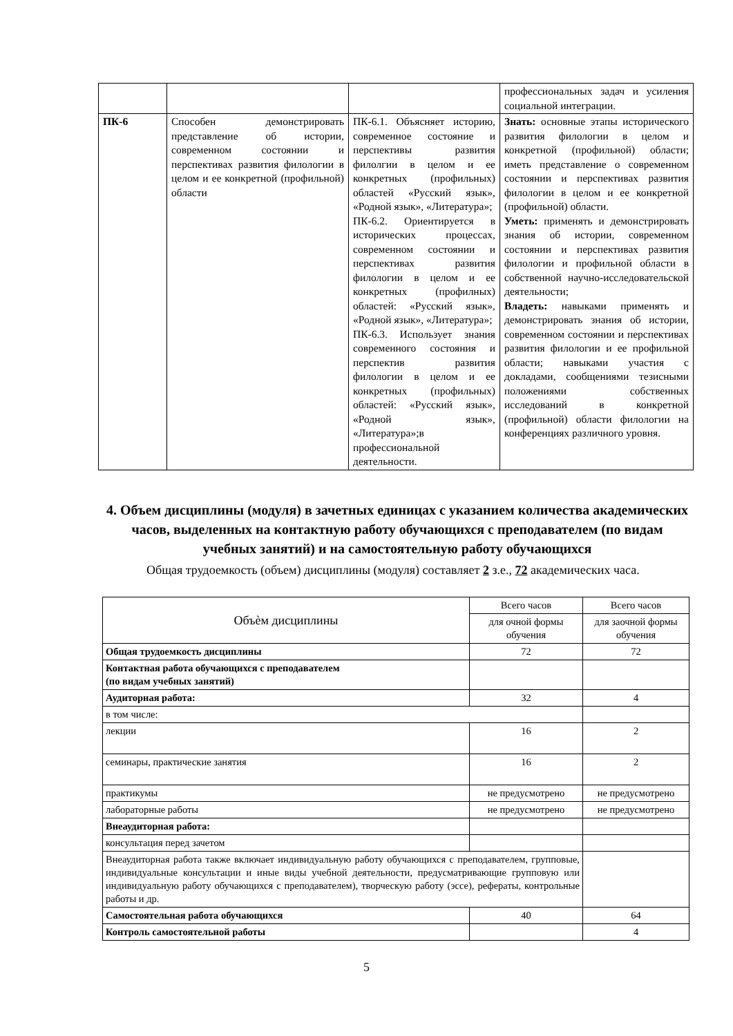| | | | профессиональных задач и усиления социальной интеграции. |
| ПК-6 | Способен демонстрировать представление об истории, современном состоянии и перспективах развития филологии в целом и ее конкретной (профильной) области | ПК-6.1. Объясняет историю, современное состояние и перспективы развития филолгии в целом и ее конкретных (профильных) областей «Русский язык», «Родной язык», «Литература»; ПК-6.2. Ориентируется в исторических процессах, современном состоянии и перспективах развития филологии в целом и ее конкретных (профилных) областей: «Русский язык», «Родной язык», «Литература»; ПК-6.3. Использует знания современного состояния и перспектив развития филологии в целом и ее конкретных (профильных) областей: «Русский язык», «Родной язык», «Литература»;в профессиональной деятельности. | Знать: основные этапы исторического развития филологии в целом и конкретной (профильной) области; иметь представление о современном состоянии и перспективах развития филологии в целом и ее конкретной (профильной) области. Уметь: применять и демонстрировать знания об истории, современном состоянии и перспективах развития филологии и профильной области в собственной научно-исследовательской деятельности; Владеть: навыками применять и демонстрировать знания об истории, современном состоянии и перспективах развития филологии и ее профильной области; навыками участия с докладами, сообщениями тезисными положениями собственных исследований в конкретной (профильной) области филологии на конференциях различного уровня. |
4. Объем дисциплины (модуля) в зачетных единицах с указанием количества академических часов, выделенных на контактную работу обучающихся с преподавателем (по видам учебных занятий) и на самостоятельную работу обучающихся
Общая трудоемкость (объем) дисциплины (модуля) составляет 2 з.е., 72 академических часа.
| Объѐм дисциплины | Всего часов | Всего часов |
| | для очной формы обучения | для заочной формы обучения |
| Общая трудоемкость дисциплины | 72 | 72 |
| Контактная работа обучающихся с преподавателем (по видам учебных занятий) | | |
| Аудиторная работа: | 32 | 4 |
| в том числе: | | |
| лекции | 16 | 2 |
| семинары, практические занятия | 16 | 2 |
| практикумы | не предусмотрено | не предусмотрено |
| лабораторные работы | не предусмотрено | не предусмотрено |
| Внеаудиторная работа: | | |
| консультация перед зачетом | | |
| Внеаудиторная работа также включает индивидуальную работу обучающихся с преподавателем, групповые, индивидуальные консультации и иные виды учебной деятельности, предусматривающие групповую или индивидуальную работу обучающихся с преподавателем), творческую работу (эссе), рефераты, контрольные работы и др. | | |
| Самостоятельная работа обучающихся | 40 | 64 |
| Контроль самостоятельной работы | | 4 |
5